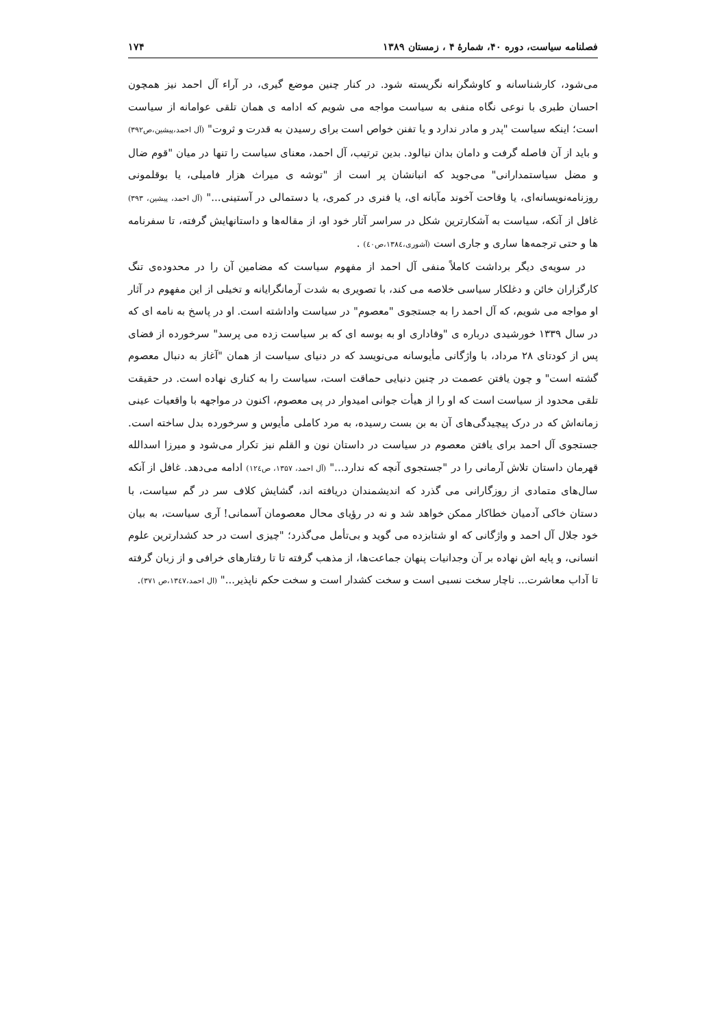فصلنامه سیاست، دوره ۴۰، شمارهٔ ۴ ، زمستان ۱۳۸۹ ۱۷۴
می‌شود، کارشناسانه و کاوشگرانه نگریسته شود. در کنار چنین موضع گیری، در آراء آل احمد نیز همچون احسان طبری با نوعی نگاه منفی به سیاست مواجه می شویم که ادامه ی همان تلقی عوامانه از سیاست است؛ اینکه سیاست "پدر و مادر ندارد و یا تفنن خواص است برای رسیدن به قدرت و ثروت" (آل احمد،پیشین،ص۳۹۲) و باید از آن فاصله گرفت و دامان بدان نیالود. بدین ترتیب، آل احمد، معنای سیاست را تنها در میان "قوم ضال و مضل سیاستمدارانی" می‌جوید که انبانشان پر است از "توشه ی میراث هزار فامیلی، یا بوقلمونی روزنامه‌نویسانه‌ای، یا وقاحت آخوند مآبانه ای، یا فنری در کمری، یا دستمالی در آستینی..." (آل احمد، پیشین، ۳۹۳) غافل از آنکه، سیاست به آشکارترین شکل در سراسر آثار خود او، از مقاله‌ها و داستانهایش گرفته، تا سفرنامه ها و حتی ترجمه‌ها ساری و جاری است (آشوری،۱۳۸٤،ص٤٠) .
در سویه‌ی دیگر برداشت کاملاً منفی آل احمد از مفهوم سیاست که مضامین آن را در محدوده‌ی تنگ کارگزاران خائن و دغلکار سیاسی خلاصه می کند، با تصویری به شدت آرمانگرایانه و تخیلی از این مفهوم در آثار او مواجه می شویم، که آل احمد را به جستجوی "معصوم" در سیاست واداشته است. او در پاسخ به نامه ای که در سال ۱۳۳۹ خورشیدی درباره ی "وفاداری او به بوسه ای که بر سیاست زده می پرسد" سرخورده از فضای پس از کودتای ۲۸ مرداد، با واژگانی مأیوسانه می‌نویسد که در دنیای سیاست از همان "آغاز به دنبال معصوم گشته است" و چون یافتن عصمت در چنین دنیایی حماقت است، سیاست را به کناری نهاده است. در حقیقت تلقی محدود از سیاست است که او را از هیأت جوانی امیدوار در پی معصوم، اکنون در مواجهه با واقعیات عینی زمانه‌اش که در درک پیچیدگی‌های آن به بن بست رسیده، به مرد کاملی مأیوس و سرخورده بدل ساخته است. جستجوی آل احمد برای یافتن معصوم در سیاست در داستان نون و القلم نیز تکرار می‌شود و میرزا اسدالله قهرمان داستان تلاش آرمانی را در "جستجوی آنچه که ندارد..." (آل احمد، ۱۳۵۷، ص۱۲٤) ادامه می‌دهد. غافل از آنکه سال‌های متمادی از روزگارانی می گذرد که اندیشمندان دریافته اند، گشایش کلاف سر در گم سیاست، با دستان خاکی آدمیان خطاکار ممکن خواهد شد و نه در رؤیای محال معصومان آسمانی! آری سیاست، به بیان خود جلال آل احمد و واژگانی که او شتابزده می گوید و بی‌تأمل می‌گذرد؛ "چیزی است در حد کشدارترین علوم انسانی، و پایه اش نهاده بر آن وجدانیات پنهان جماعت‌ها، از مذهب گرفته تا تا رفتارهای خرافی و از زبان گرفته تا آداب معاشرت... ناچار سخت نسبی است و سخت کشدار است و سخت حکم ناپذیر..." (ال احمد،۱۳٤۷،ص ۳۷۱).